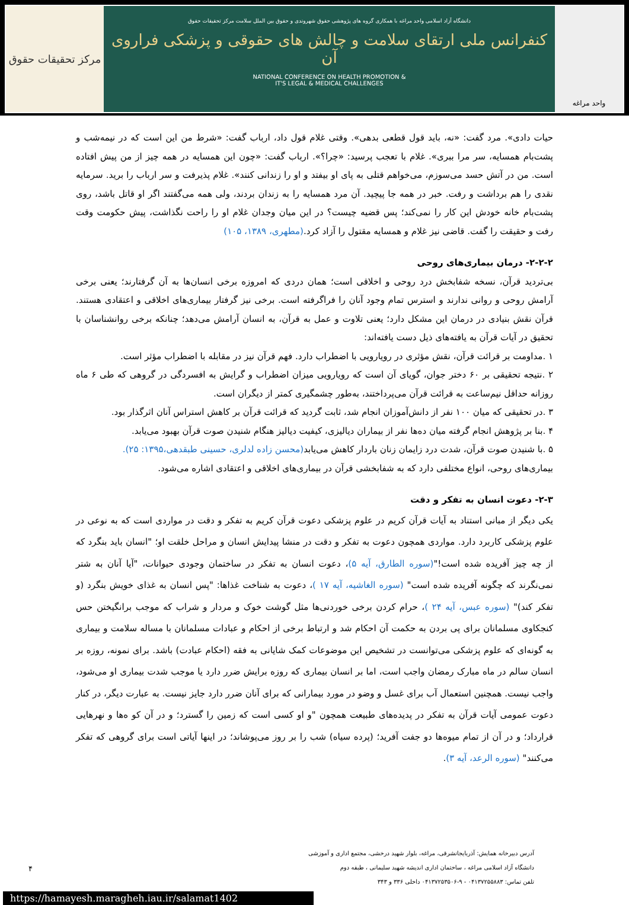واحد مراغه
دانشگاه آزاد اسلامی واحد مراغه با همکاری گروه های پژوهشی حقوق شهروندی و حقوق بین الملل سلامت مرکز تحقیقات حقوق
کنفرانس ملی ارتقای سلامت و چالش های حقوقی و پزشکی فراروی آن
NATIONAL CONFERENCE ON HEALTH PROMOTION &
IT'S LEGAL & MEDICAL CHALLENGES
مرکز تحقیقات حقوق
حیات دادی». مرد گفت: «نه، باید قول قطعی بدهی». وقتی غلام قول داد، ارباب گفت: «شرط من این است که در نیمه‌شب و پشت‌بام همسایه، سر مرا ببری». غلام با تعجب پرسید: «چرا؟». ارباب گفت: «چون این همسایه در همه چیز از من پیش افتاده است. من در آتش حسد می‌سوزم، می‌خواهم قتلی به پای او بیفتد و او را زندانی کنند». غلام پذیرفت و سر ارباب را برید. سرمایه نقدی را هم برداشت و رفت. خبر در همه جا پیچید. آن مرد همسایه را به زندان بردند، ولی همه می‌گفتند اگر او قاتل باشد، روی پشت‌بام خانه خودش این کار را نمی‌کند؛ پس قضیه چیست؟ در این میان وجدان غلام او را راحت نگذاشت، پیش حکومت وقت رفت و حقیقت را گفت. قاضی نیز غلام و همسایه مقتول را آزاد کرد.(مطهری، ۱۳۸۹، ۱۰۵)
۲-۲-۲- درمان بیماری‌های روحی
بی‌تردید قرآن، نسخه شفابخش درد روحی و اخلاقی است؛ همان دردی که امروزه برخی انسان‌ها به آن گرفتارند؛ یعنی برخی آرامش روحی و روانی ندارند و استرس تمام وجود آنان را فراگرفته است. برخی نیز گرفتار بیماری‌های اخلاقی و اعتقادی هستند. قرآن نقش بنیادی در درمان این مشکل دارد؛ یعنی تلاوت و عمل به قرآن، به انسان آرامش می‌دهد؛ چنانکه برخی روانشناسان با تحقیق در آیات قرآن به یافته‌های ذیل دست یافته‌اند:
۱ .مداومت بر قرائت قرآن، نقش مؤثری در رویارویی با اضطراب دارد. فهم قرآن نیز در مقابله با اضطراب مؤثر است.
۲ .نتیجه تحقیقی بر ۶۰ دختر جوان، گویای آن است که رویارویی میزان اضطراب و گرایش به افسردگی در گروهی که طی ۶ ماه روزانه حداقل نیم‌ساعت به قرائت قرآن می‌پرداختند، به‌طور چشمگیری کمتر از دیگران است.
۳ .در تحقیقی که میان ۱۰۰ نفر از دانش‌آموزان انجام شد، ثابت گردید که قرائت قرآن بر کاهش استراس آنان اثرگذار بود.
۴ .بنا بر پژوهش انجام گرفته میان ده‌ها نفر از بیماران دیالیزی، کیفیت دیالیز هنگام شنیدن صوت قرآن بهبود می‌یابد.
۵ .با شنیدن صوت قرآن، شدت درد زایمان زنان باردار کاهش می‌یابد(محسن زاده لدلری، حسینی طبقدهی،۱۳۹۵: ۲۵).
بیماری‌های روحی، انواع مختلفی دارد که به شفابخشی قرآن در بیماری‌های اخلاقی و اعتقادی اشاره می‌شود.
۲-۳- دعوت انسان به تفکر و دقت
یکی دیگر از مبانی استناد به آیات قرآن کریم در علوم پزشکی دعوت قرآن کریم به تفکر و دقت در مواردی است که به نوعی در علوم پزشکی کاربرد دارد. مواردی همچون دعوت به تفکر و دقت در منشا پیدایش انسان و مراحل خلقت او؛ "انسان باید بنگرد که از چه چیز آفریده شده است!"(سوره الطارق، آیه ۵)، دعوت انسان به تفکر در ساختمان وجودی حیوانات، "آیا آنان به شتر نمی‌نگرند که چگونه آفریده شده است" (سوره الغاشیه، آیه ۱۷ )، دعوت به شناخت غذاها: "پس انسان به غذای خویش بنگرد (و تفکر کند)" (سوره عبس، آیه ۲۴ )، حرام کردن برخی خوردنی‌ها مثل گوشت خوک و مردار و شراب که موجب برانگیختن حس کنجکاوی مسلمانان برای پی بردن به حکمت آن احکام شد و ارتباط برخی از احکام و عبادات مسلمانان با مساله سلامت و بیماری به گونه‌ای که علوم پزشکی می‌توانست در تشخیص این موضوعات کمک شایانی به فقه (احکام عبادت) باشد. برای نمونه، روزه بر انسان سالم در ماه مبارک رمضان واجب است، اما بر انسان بیماری که روزه برایش ضرر دارد یا موجب شدت بیماری او می‌شود، واجب نیست. همچنین استعمال آب برای غسل و وضو در مورد بیمارانی که برای آنان ضرر دارد جایز نیست. به عبارت دیگر، در کنار دعوت عمومی آیات قرآن به تفکر در پدیده‌های طبیعت همچون "و او کسی است که زمین را گسترد؛ و در آن کو ه‌ها و نهرهایی قرارداد؛ و در آن از تمام میوه‌ها دو جفت آفرید؛ (پرده سیاه) شب را بر روز می‌پوشاند؛ در اینها آیاتی است برای گروهی که تفکر می‌کنند" (سوره الرعد، آیه ۳).
۴
آدرس دبیرخانه همایش: آذربایجانشرقی، مراغه، بلوار شهید درخشی، مجتمع اداری و آموزشی
دانشگاه آزاد اسلامی مراغه ، ساختمان اداری اندیشه شهید سلیمانی ، طبقه دوم
تلفن تماس: ۰۴۱۳۷۲۵۵۸۸۳ - ۹-۰۴۱۳۷۲۵۳۵۰۶ داخلی ۳۳۶ و ۳۴۳
https://hamayesh.maragheh.iau.ir/salamat1402